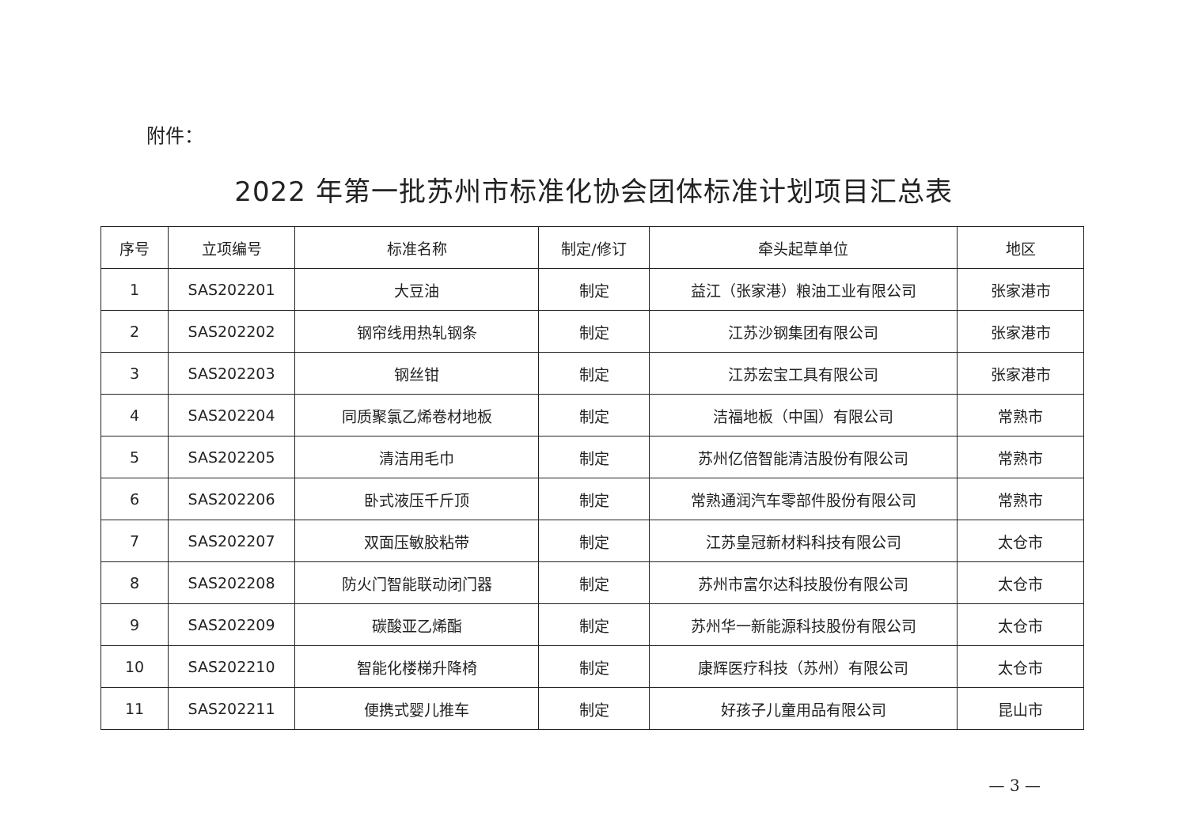附件：
2022 年第一批苏州市标准化协会团体标准计划项目汇总表
| 序号 | 立项编号 | 标准名称 | 制定/修订 | 牵头起草单位 | 地区 |
| --- | --- | --- | --- | --- | --- |
| 1 | SAS202201 | 大豆油 | 制定 | 益江（张家港）粮油工业有限公司 | 张家港市 |
| 2 | SAS202202 | 钢帘线用热轧钢条 | 制定 | 江苏沙钢集团有限公司 | 张家港市 |
| 3 | SAS202203 | 钢丝钳 | 制定 | 江苏宏宝工具有限公司 | 张家港市 |
| 4 | SAS202204 | 同质聚氯乙烯卷材地板 | 制定 | 洁福地板（中国）有限公司 | 常熟市 |
| 5 | SAS202205 | 清洁用毛巾 | 制定 | 苏州亿倍智能清洁股份有限公司 | 常熟市 |
| 6 | SAS202206 | 卧式液压千斤顶 | 制定 | 常熟通润汽车零部件股份有限公司 | 常熟市 |
| 7 | SAS202207 | 双面压敏胶粘带 | 制定 | 江苏皇冠新材料科技有限公司 | 太仓市 |
| 8 | SAS202208 | 防火门智能联动闭门器 | 制定 | 苏州市富尔达科技股份有限公司 | 太仓市 |
| 9 | SAS202209 | 碳酸亚乙烯酯 | 制定 | 苏州华一新能源科技股份有限公司 | 太仓市 |
| 10 | SAS202210 | 智能化楼梯升降椅 | 制定 | 康辉医疗科技（苏州）有限公司 | 太仓市 |
| 11 | SAS202211 | 便携式婴儿推车 | 制定 | 好孩子儿童用品有限公司 | 昆山市 |
— 3 —